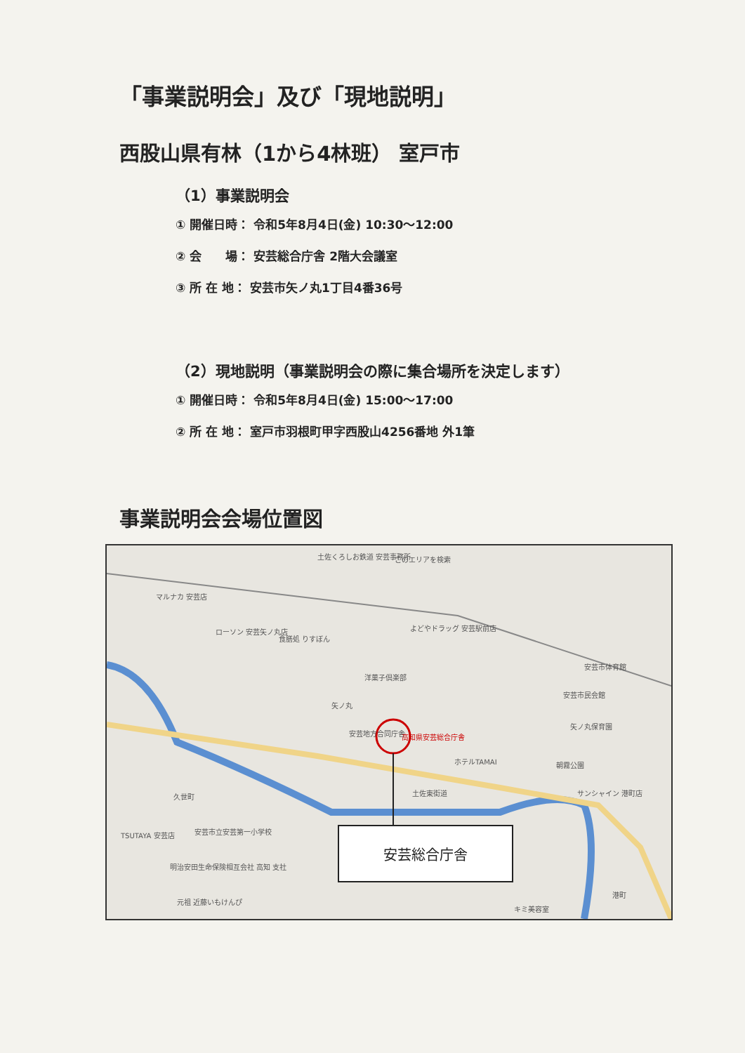「事業説明会」及び「現地説明」
西股山県有林（1から4林班） 室戸市
（1）事業説明会
① 開催日時： 令和5年8月4日(金) 10:30～12:00
② 会　　場： 安芸総合庁舎 2階大会議室
③ 所 在 地： 安芸市矢ノ丸1丁目4番36号
（2）現地説明（事業説明会の際に集合場所を決定します）
① 開催日時： 令和5年8月4日(金) 15:00～17:00
② 所 在 地： 室戸市羽根町甲字西股山4256番地 外1筆
事業説明会会場位置図
土佐くろしお鉄道 安芸事務所 このエリアを検索
マルナカ 安芸店
ローソン 安芸矢ノ丸店 よどやドラッグ 安芸駅前店
食膳処 りすぼん
洋菓子倶楽部
矢ノ丸
安芸地方合同庁舎 高知県安芸総合庁舎
ホテルTAMAI
土佐東街道
安芸市体育館
安芸市民会館
矢ノ丸保育園
朝霧公園
サンシャイン 港町店
久世町
TSUTAYA 安芸店 安芸市立安芸第一小学校
明治安田生命保険相互会社 高知 支社
元祖 近藤いもけんぴ
港町
キミ美容室
安芸総合庁舎